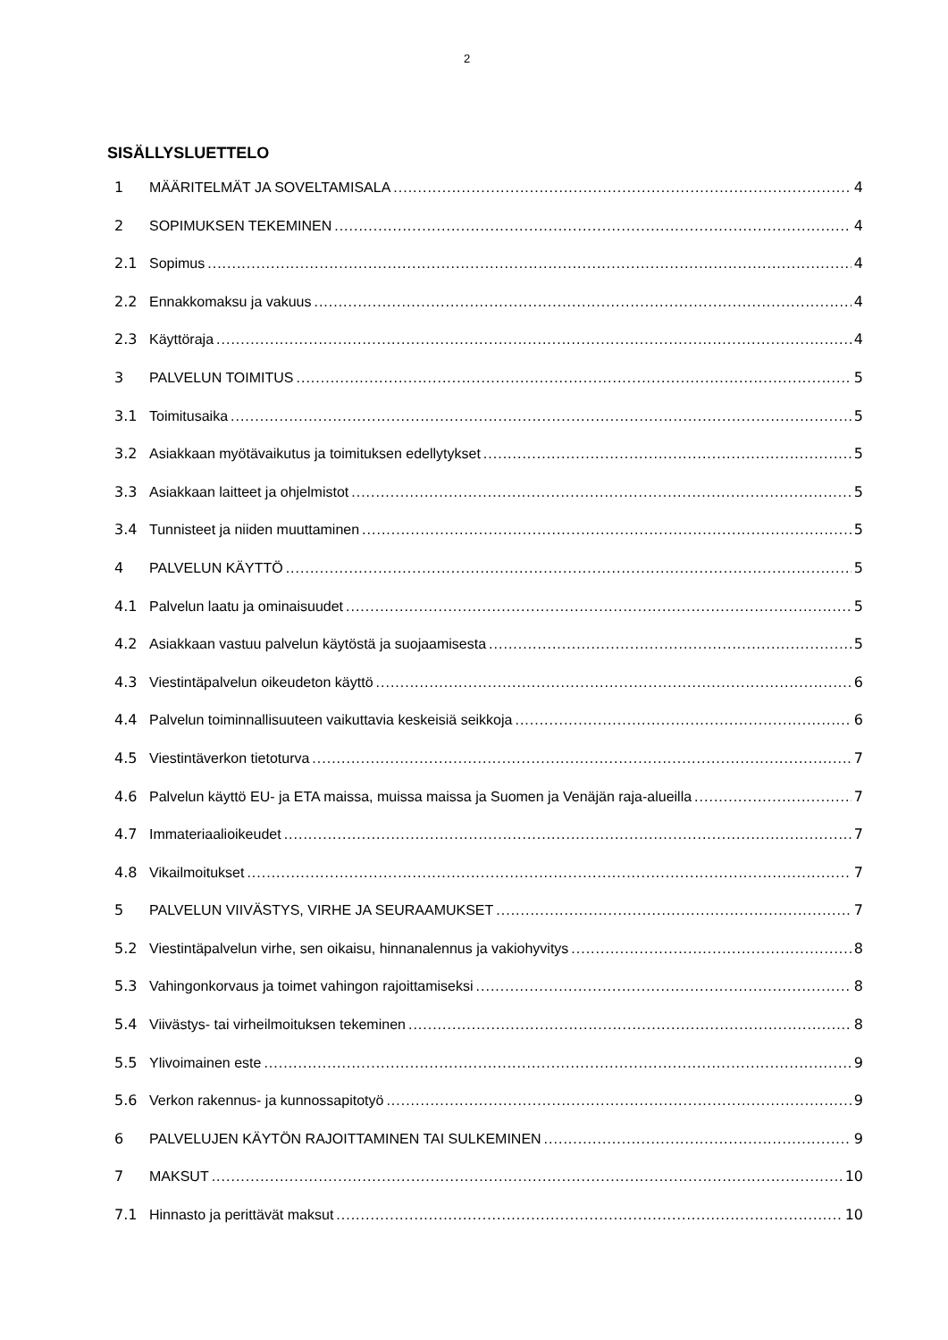2
SISÄLLYSLUETTELO
1 MÄÄRITELMÄT JA SOVELTAMISALA 4
2 SOPIMUKSEN TEKEMINEN 4
2.1 Sopimus 4
2.2 Ennakkomaksu ja vakuus 4
2.3 Käyttöraja 4
3 PALVELUN TOIMITUS 5
3.1 Toimitusaika 5
3.2 Asiakkaan myötävaikutus ja toimituksen edellytykset 5
3.3 Asiakkaan laitteet ja ohjelmistot 5
3.4 Tunnisteet ja niiden muuttaminen 5
4 PALVELUN KÄYTTÖ 5
4.1 Palvelun laatu ja ominaisuudet 5
4.2 Asiakkaan vastuu palvelun käytöstä ja suojaamisesta 5
4.3 Viestintäpalvelun oikeudeton käyttö 6
4.4 Palvelun toiminnallisuuteen vaikuttavia keskeisiä seikkoja 6
4.5 Viestintäverkon tietoturva 7
4.6 Palvelun käyttö EU- ja ETA maissa, muissa maissa ja Suomen ja Venäjän raja-alueilla 7
4.7 Immateriaalioikeudet 7
4.8 Vikailmoitukset 7
5 PALVELUN VIIVÄSTYS, VIRHE JA SEURAAMUKSET 7
5.2 Viestintäpalvelun virhe, sen oikaisu, hinnanalennus ja vakiohyvitys 8
5.3 Vahingonkorvaus ja toimet vahingon rajoittamiseksi 8
5.4 Viivästys- tai virheilmoituksen tekeminen 8
5.5 Ylivoimainen este 9
5.6 Verkon rakennus- ja kunnossapitotyö 9
6 PALVELUJEN KÄYTÖN RAJOITTAMINEN TAI SULKEMINEN 9
7 MAKSUT 10
7.1 Hinnasto ja perittävät maksut 10